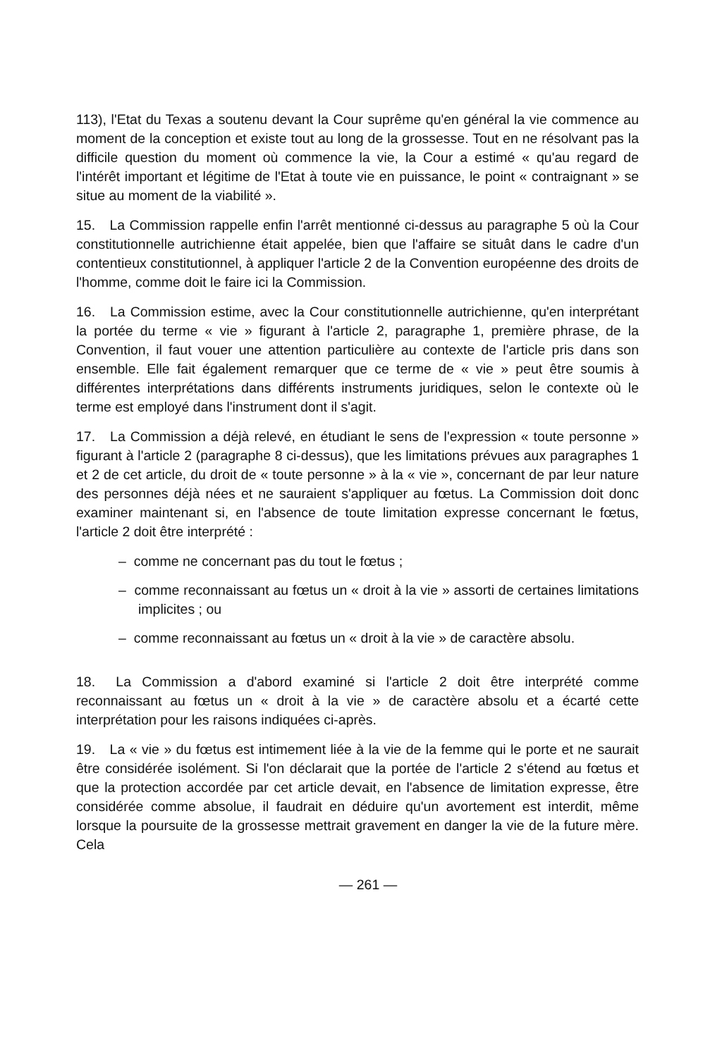113), l'Etat du Texas a soutenu devant la Cour suprême qu'en général la vie commence au moment de la conception et existe tout au long de la grossesse. Tout en ne résolvant pas la difficile question du moment où commence la vie, la Cour a estimé « qu'au regard de l'intérêt important et légitime de l'Etat à toute vie en puissance, le point « contraignant » se situe au moment de la viabilité ».
15. La Commission rappelle enfin l'arrêt mentionné ci-dessus au paragraphe 5 où la Cour constitutionnelle autrichienne était appelée, bien que l'affaire se situât dans le cadre d'un contentieux constitutionnel, à appliquer l'article 2 de la Convention européenne des droits de l'homme, comme doit le faire ici la Commission.
16. La Commission estime, avec la Cour constitutionnelle autrichienne, qu'en interprétant la portée du terme « vie » figurant à l'article 2, paragraphe 1, première phrase, de la Convention, il faut vouer une attention particulière au contexte de l'article pris dans son ensemble. Elle fait également remarquer que ce terme de « vie » peut être soumis à différentes interprétations dans différents instruments juridiques, selon le contexte où le terme est employé dans l'instrument dont il s'agit.
17. La Commission a déjà relevé, en étudiant le sens de l'expression « toute personne » figurant à l'article 2 (paragraphe 8 ci-dessus), que les limitations prévues aux paragraphes 1 et 2 de cet article, du droit de « toute personne » à la « vie », concernant de par leur nature des personnes déjà nées et ne sauraient s'appliquer au fœtus. La Commission doit donc examiner maintenant si, en l'absence de toute limitation expresse concernant le fœtus, l'article 2 doit être interprété :
– comme ne concernant pas du tout le fœtus ;
– comme reconnaissant au fœtus un « droit à la vie » assorti de certaines limitations implicites ; ou
– comme reconnaissant au fœtus un « droit à la vie » de caractère absolu.
18. La Commission a d'abord examiné si l'article 2 doit être interprété comme reconnaissant au fœtus un « droit à la vie » de caractère absolu et a écarté cette interprétation pour les raisons indiquées ci-après.
19. La « vie » du fœtus est intimement liée à la vie de la femme qui le porte et ne saurait être considérée isolément. Si l'on déclarait que la portée de l'article 2 s'étend au fœtus et que la protection accordée par cet article devait, en l'absence de limitation expresse, être considérée comme absolue, il faudrait en déduire qu'un avortement est interdit, même lorsque la poursuite de la grossesse mettrait gravement en danger la vie de la future mère. Cela
— 261 —